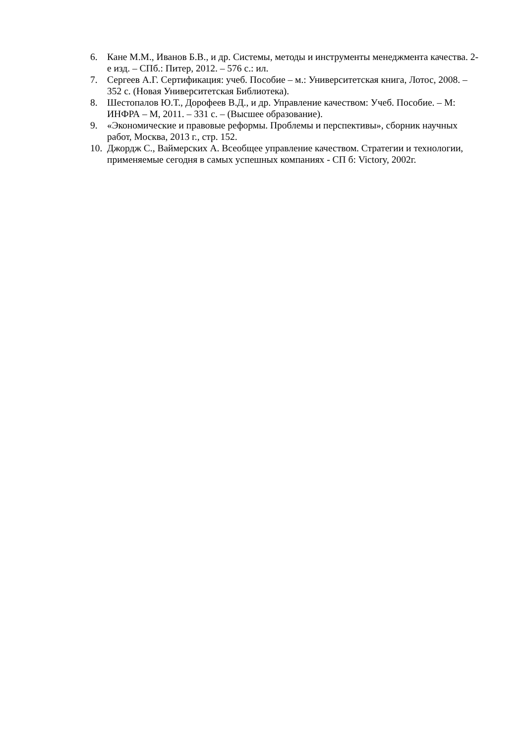6. Кане М.М., Иванов Б.В., и др. Системы, методы и инструменты менеджмента качества. 2-е изд. – СПб.: Питер, 2012. – 576 с.: ил.
7. Сергеев А.Г. Сертификация: учеб. Пособие – м.: Университетская книга, Лотос, 2008. – 352 с. (Новая Университетская Библиотека).
8. Шестопалов Ю.Т., Дорофеев В.Д., и др. Управление качеством: Учеб. Пособие. – М: ИНФРА – М, 2011. – 331 с. – (Высшее образование).
9. «Экономические и правовые реформы. Проблемы и перспективы», сборник научных работ, Москва, 2013 г., стр. 152.
10. Джордж С., Ваймерских А. Всеобщее управление качеством. Стратегии и технологии, применяемые сегодня в самых успешных компаниях - СП б: Victory, 2002г.